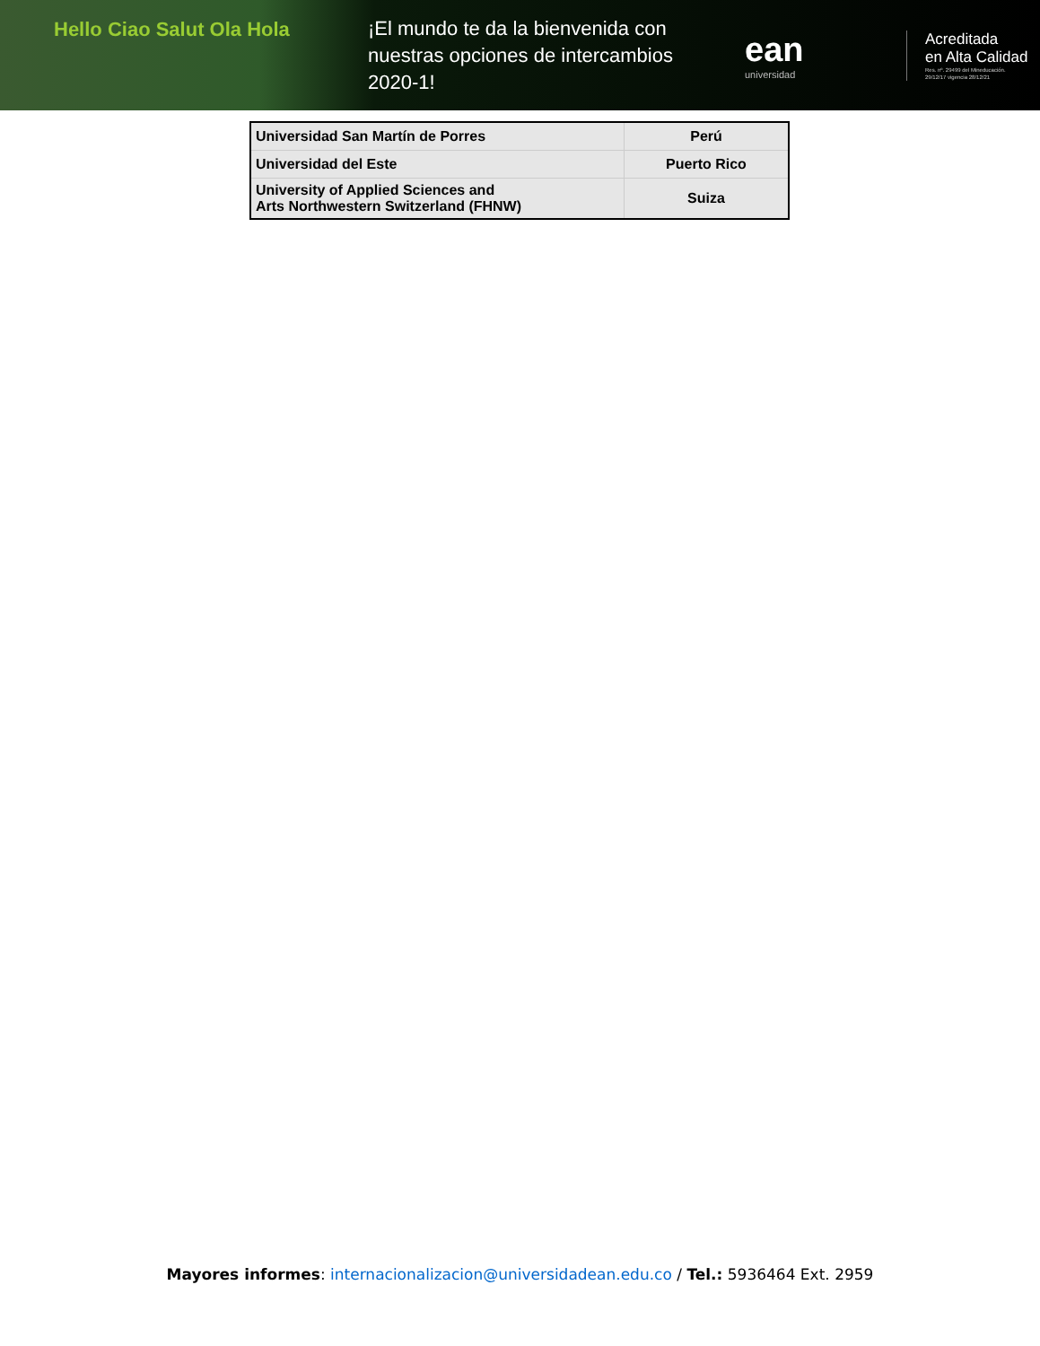Hello Ciao Salut Ola Hola
¡El mundo te da la bienvenida con nuestras opciones de intercambios 2020-1!
ean
universidad
Acreditada
en Alta Calidad
Res. nº. 29499 del Mineducación.
29/12/17 vigencia 28/12/21
| Universidad San Martín de Porres | Perú |
| Universidad del Este | Puerto Rico |
| University of Applied Sciences and Arts Northwestern Switzerland (FHNW) | Suiza |
Mayores informes: internacionalizacion@universidadean.edu.co / Tel.: 5936464 Ext. 2959